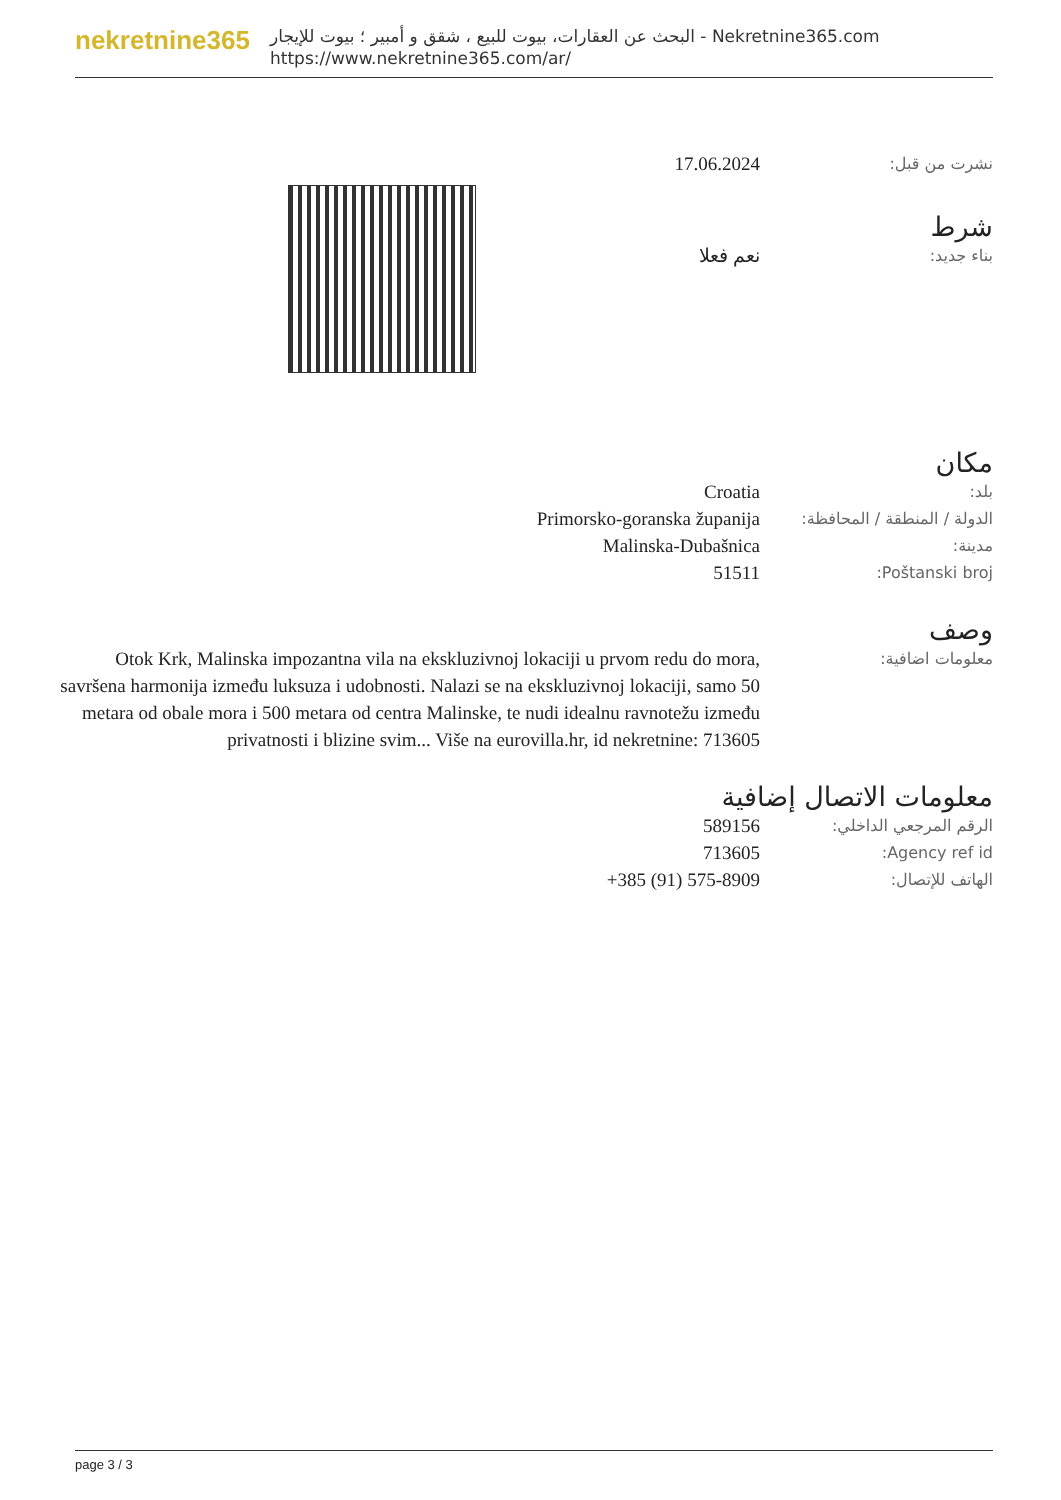nekretnine365
البحث عن العقارات، بيوت للبيع ، شقق و أمبير ؛ بيوت للإيجار - Nekretnine365.com
https://www.nekretnine365.com/ar/
17.06.2024
نشرت من قبل:
شرط
نعم فعلا
بناء جديد:
مكان
Croatia
بلد:
Primorsko-goranska županija
الدولة / المنطقة / المحافظة:
Malinska-Dubašnica
مدينة:
51511
Poštanski broj:
وصف
Otok Krk, Malinska impozantna vila na ekskluzivnoj lokaciji u prvom redu do mora, savršena harmonija između luksuza i udobnosti. Nalazi se na ekskluzivnoj lokaciji, samo 50 metara od obale mora i 500 metara od centra Malinske, te nudi idealnu ravnotežu između privatnosti i blizine svim... Više na eurovilla.hr, id nekretnine: 713605
معلومات اضافية:
معلومات الاتصال إضافية
589156
الرقم المرجعي الداخلي:
713605
Agency ref id:
+385 (91) 575-8909
الهاتف للإتصال:
page 3 / 3